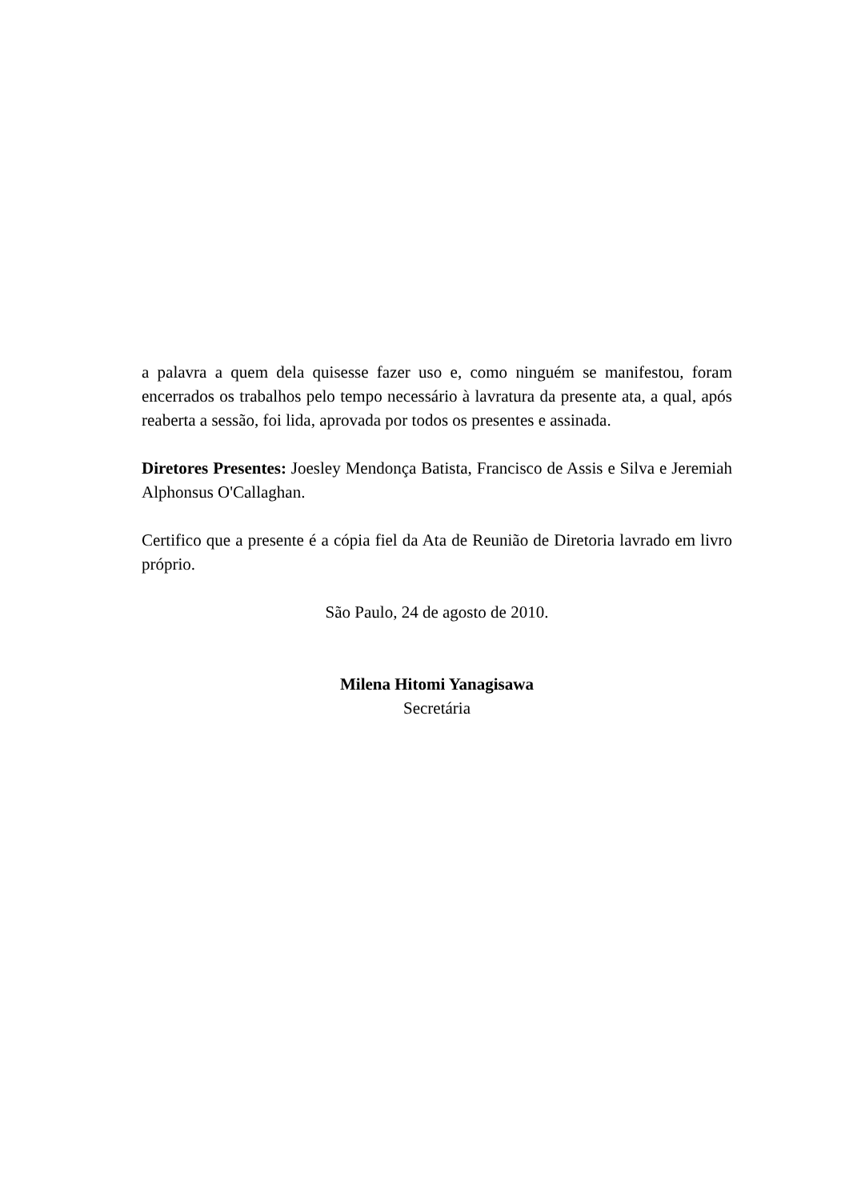a palavra a quem dela quisesse fazer uso e, como ninguém se manifestou, foram encerrados os trabalhos pelo tempo necessário à lavratura da presente ata, a qual, após reaberta a sessão, foi lida, aprovada por todos os presentes e assinada.
Diretores Presentes: Joesley Mendonça Batista, Francisco de Assis e Silva e Jeremiah Alphonsus O'Callaghan.
Certifico que a presente é a cópia fiel da Ata de Reunião de Diretoria lavrado em livro próprio.
São Paulo, 24 de agosto de 2010.
Milena Hitomi Yanagisawa
Secretária